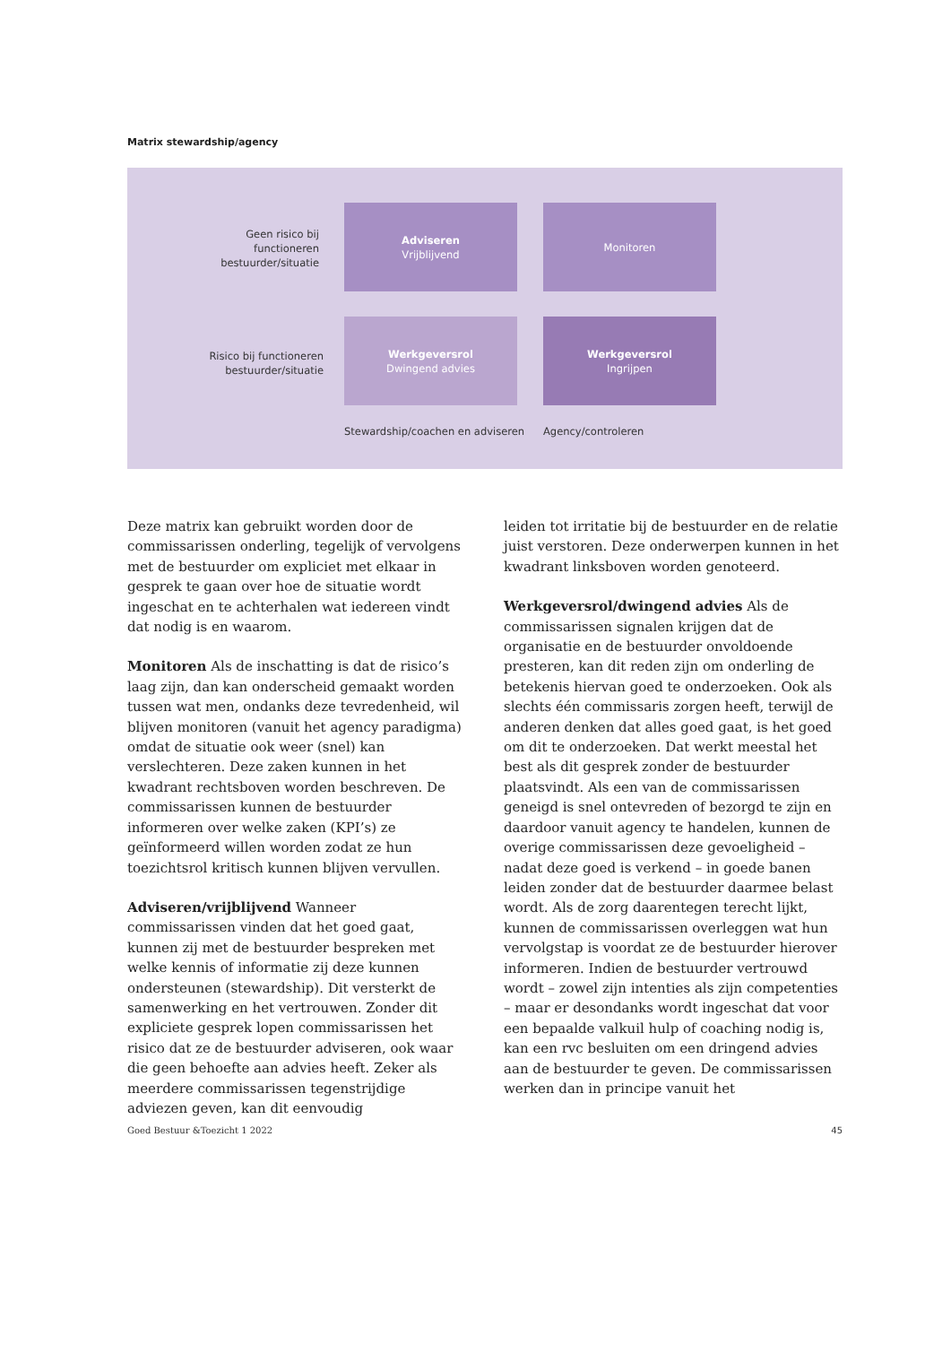Matrix stewardship/agency
Geen risico bij
functioneren
bestuurder/situatie
Adviseren
Vrijblijvend
Monitoren
Risico bij functioneren
bestuurder/situatie
Werkgeversrol
Dwingend advies
Werkgeversrol
Ingrijpen
Stewardship/coachen en adviseren
Agency/controleren
Deze matrix kan gebruikt worden door de commissarissen onderling, tegelijk of vervolgens met de bestuurder om expliciet met elkaar in gesprek te gaan over hoe de situatie wordt ingeschat en te achterhalen wat iedereen vindt dat nodig is en waarom.
Monitoren Als de inschatting is dat de risico’s laag zijn, dan kan onderscheid gemaakt worden tussen wat men, ondanks deze tevredenheid, wil blijven monitoren (vanuit het agency paradigma) omdat de situatie ook weer (snel) kan verslechteren. Deze zaken kunnen in het kwadrant rechtsboven worden beschreven. De commissarissen kunnen de bestuurder informeren over welke zaken (KPI’s) ze geïnformeerd willen worden zodat ze hun toezichtsrol kritisch kunnen blijven vervullen.
Adviseren/vrijblijvend Wanneer commissarissen vinden dat het goed gaat, kunnen zij met de bestuurder bespreken met welke kennis of informatie zij deze kunnen ondersteunen (stewardship). Dit versterkt de samenwerking en het vertrouwen. Zonder dit expliciete gesprek lopen commissarissen het risico dat ze de bestuurder adviseren, ook waar die geen behoefte aan advies heeft. Zeker als meerdere commissarissen tegenstrijdige adviezen geven, kan dit eenvoudig
leiden tot irritatie bij de bestuurder en de relatie juist verstoren. Deze onderwerpen kunnen in het kwadrant linksboven worden genoteerd.
Werkgeversrol/dwingend advies Als de commissarissen signalen krijgen dat de organisatie en de bestuurder onvoldoende presteren, kan dit reden zijn om onderling de betekenis hiervan goed te onderzoeken. Ook als slechts één commissaris zorgen heeft, terwijl de anderen denken dat alles goed gaat, is het goed om dit te onderzoeken. Dat werkt meestal het best als dit gesprek zonder de bestuurder plaatsvindt. Als een van de commissarissen geneigd is snel ontevreden of bezorgd te zijn en daardoor vanuit agency te handelen, kunnen de overige commissarissen deze gevoeligheid – nadat deze goed is verkend – in goede banen leiden zonder dat de bestuurder daarmee belast wordt. Als de zorg daarentegen terecht lijkt, kunnen de commissarissen overleggen wat hun vervolgstap is voordat ze de bestuurder hierover informeren. Indien de bestuurder vertrouwd wordt – zowel zijn intenties als zijn competenties – maar er desondanks wordt ingeschat dat voor een bepaalde valkuil hulp of coaching nodig is, kan een rvc besluiten om een dringend advies aan de bestuurder te geven. De commissarissen werken dan in principe vanuit het
Goed Bestuur &Toezicht 1 2022 45